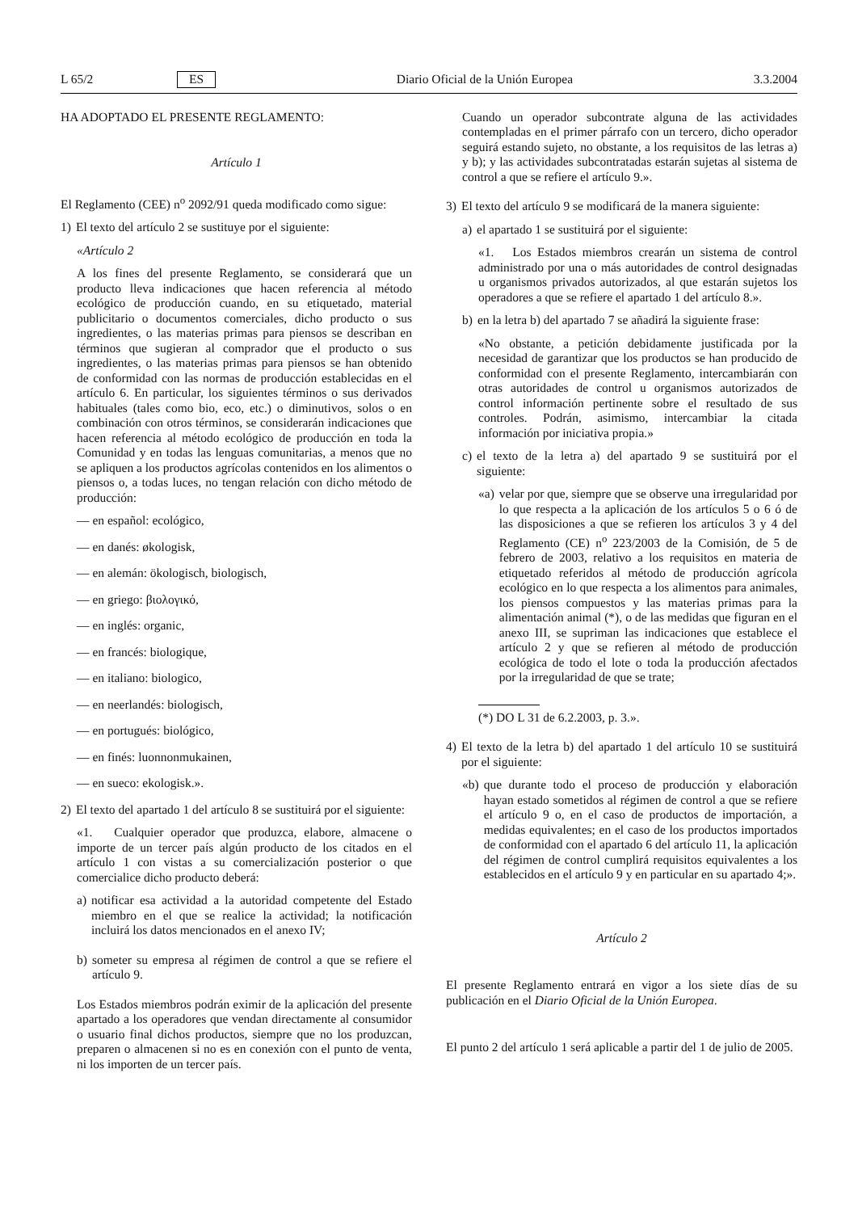L 65/2 ES Diario Oficial de la Unión Europea 3.3.2004
HA ADOPTADO EL PRESENTE REGLAMENTO:
Artículo 1
El Reglamento (CEE) n<sup>o</sup> 2092/91 queda modificado como sigue:
1) El texto del artículo 2 se sustituye por el siguiente:
«Artículo 2
A los fines del presente Reglamento, se considerará que un producto lleva indicaciones que hacen referencia al método ecológico de producción cuando, en su etiquetado, material publicitario o documentos comerciales, dicho producto o sus ingredientes, o las materias primas para piensos se describan en términos que sugieran al comprador que el producto o sus ingredientes, o las materias primas para piensos se han obtenido de conformidad con las normas de producción establecidas en el artículo 6. En particular, los siguientes términos o sus derivados habituales (tales como bio, eco, etc.) o diminutivos, solos o en combinación con otros términos, se considerarán indicaciones que hacen referencia al método ecológico de producción en toda la Comunidad y en todas las lenguas comunitarias, a menos que no se apliquen a los productos agrícolas contenidos en los alimentos o piensos o, a todas luces, no tengan relación con dicho método de producción:
— en español: ecológico,
— en danés: økologisk,
— en alemán: ökologisch, biologisch,
— en griego: βιολογικό,
— en inglés: organic,
— en francés: biologique,
— en italiano: biologico,
— en neerlandés: biologisch,
— en portugués: biológico,
— en finés: luonnonmukainen,
— en sueco: ekologisk.».
2) El texto del apartado 1 del artículo 8 se sustituirá por el siguiente:
«1. Cualquier operador que produzca, elabore, almacene o importe de un tercer país algún producto de los citados en el artículo 1 con vistas a su comercialización posterior o que comercialice dicho producto deberá:
a) notificar esa actividad a la autoridad competente del Estado miembro en el que se realice la actividad; la notificación incluirá los datos mencionados en el anexo IV;
b) someter su empresa al régimen de control a que se refiere el artículo 9.
Los Estados miembros podrán eximir de la aplicación del presente apartado a los operadores que vendan directamente al consumidor o usuario final dichos productos, siempre que no los produzcan, preparen o almacenen si no es en conexión con el punto de venta, ni los importen de un tercer país.
Cuando un operador subcontrate alguna de las actividades contempladas en el primer párrafo con un tercero, dicho operador seguirá estando sujeto, no obstante, a los requisitos de las letras a) y b); y las actividades subcontratadas estarán sujetas al sistema de control a que se refiere el artículo 9.».
3) El texto del artículo 9 se modificará de la manera siguiente:
a) el apartado 1 se sustituirá por el siguiente:
«1. Los Estados miembros crearán un sistema de control administrado por una o más autoridades de control designadas u organismos privados autorizados, al que estarán sujetos los operadores a que se refiere el apartado 1 del artículo 8.».
b) en la letra b) del apartado 7 se añadirá la siguiente frase:
«No obstante, a petición debidamente justificada por la necesidad de garantizar que los productos se han producido de conformidad con el presente Reglamento, intercambiarán con otras autoridades de control u organismos autorizados de control información pertinente sobre el resultado de sus controles. Podrán, asimismo, intercambiar la citada información por iniciativa propia.»
c) el texto de la letra a) del apartado 9 se sustituirá por el siguiente:
«a) velar por que, siempre que se observe una irregularidad por lo que respecta a la aplicación de los artículos 5 o 6 ó de las disposiciones a que se refieren los artículos 3 y 4 del Reglamento (CE) n<sup>o</sup> 223/2003 de la Comisión, de 5 de febrero de 2003, relativo a los requisitos en materia de etiquetado referidos al método de producción agrícola ecológico en lo que respecta a los alimentos para animales, los piensos compuestos y las materias primas para la alimentación animal (*), o de las medidas que figuran en el anexo III, se supriman las indicaciones que establece el artículo 2 y que se refieren al método de producción ecológica de todo el lote o toda la producción afectados por la irregularidad de que se trate;
(*) DO L 31 de 6.2.2003, p. 3.».
4) El texto de la letra b) del apartado 1 del artículo 10 se sustituirá por el siguiente:
«b) que durante todo el proceso de producción y elaboración hayan estado sometidos al régimen de control a que se refiere el artículo 9 o, en el caso de productos de importación, a medidas equivalentes; en el caso de los productos importados de conformidad con el apartado 6 del artículo 11, la aplicación del régimen de control cumplirá requisitos equivalentes a los establecidos en el artículo 9 y en particular en su apartado 4;».
Artículo 2
El presente Reglamento entrará en vigor a los siete días de su publicación en el Diario Oficial de la Unión Europea.
El punto 2 del artículo 1 será aplicable a partir del 1 de julio de 2005.